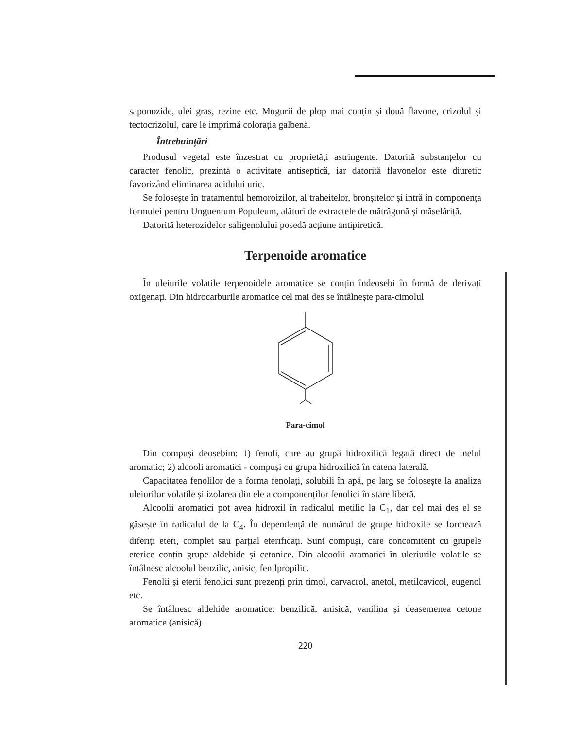saponozide, ulei gras, rezine etc. Mugurii de plop mai conțin și două flavone, crizolul și tectocrizolul, care le imprimă colorația galbenă.
Întrebuințări
Produsul vegetal este înzestrat cu proprietăți astringente. Datorită substanțelor cu caracter fenolic, prezintă o activitate antiseptică, iar datorită flavonelor este diuretic favorizând eliminarea acidului uric.
Se folosește în tratamentul hemoroizilor, al traheitelor, bronșitelor și intră în componența formulei pentru Unguentum Populeum, alături de extractele de mătrăgună și măselăriță.
Datorită heterozidelor saligenolului posedă acțiune antipiretică.
Terpenoide aromatice
În uleiurile volatile terpenoidele aromatice se conțin îndeosebi în formă de derivați oxigenați. Din hidrocarburile aromatice cel mai des se întâlnește para-cimolul
Para-cimol
Din compuși deosebim: 1) fenoli, care au grupă hidroxilică legată direct de inelul aromatic; 2) alcooli aromatici - compuși cu grupa hidroxilică în catena laterală.
Capacitatea fenolilor de a forma fenolați, solubili în apă, pe larg se folosește la analiza uleiurilor volatile și izolarea din ele a componenților fenolici în stare liberă.
Alcoolii aromatici pot avea hidroxil în radicalul metilic la C<sub>1</sub>, dar cel mai des el se găsește în radicalul de la C<sub>4</sub>. În dependență de numărul de grupe hidroxile se formează diferiți eteri, complet sau parțial eterificați. Sunt compuși, care concomitent cu grupele eterice conțin grupe aldehide și cetonice. Din alcoolii aromatici în uleriurile volatile se întâlnesc alcoolul benzilic, anisic, fenilpropilic.
Fenolii și eterii fenolici sunt prezenți prin timol, carvacrol, anetol, metilcavicol, eugenol etc.
Se întâlnesc aldehide aromatice: benzilică, anisică, vanilina și deasemenea cetone aromatice (anisică).
220